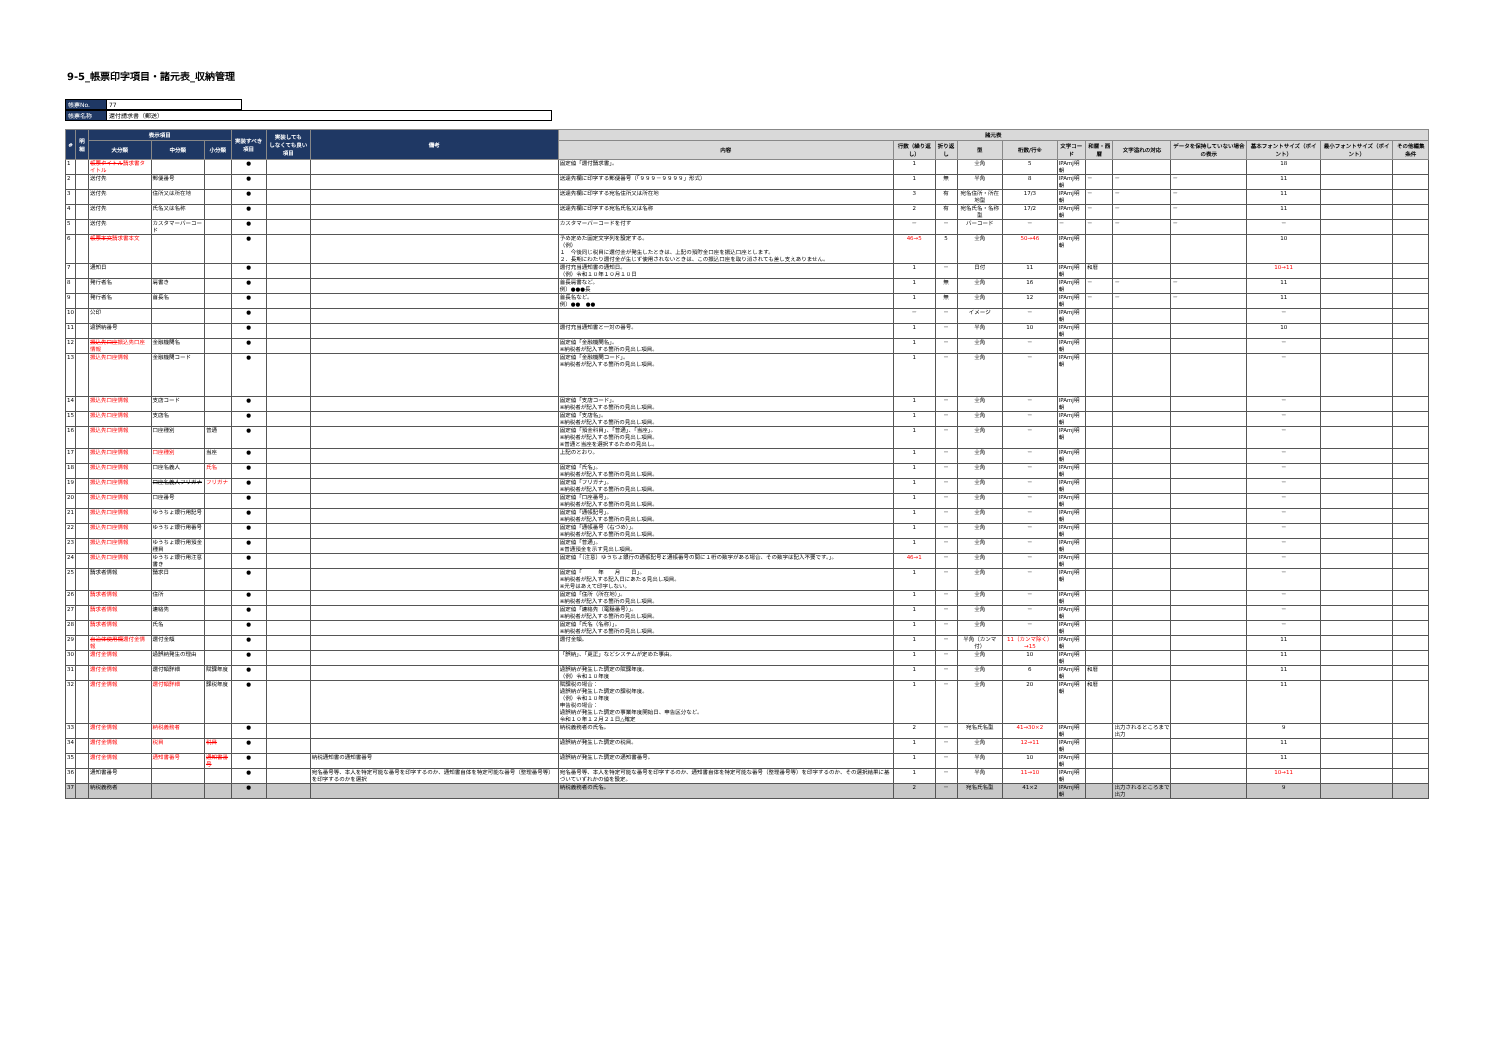9-5_帳票印字項目・諸元表_収納管理
| 帳票No. | 77 |
| 帳票名称 | 還付請求書（郵送） |
| # | 明細 | 表示項目 | | | 実装すべき項目 | 実装しても しなくても良い項目 | 備考 | 諸元表 | | | | | | | | | | | |
| --- | --- | --- | --- | --- | --- | --- | --- | --- | --- | --- | --- | --- | --- | --- | --- | --- | --- | --- | --- |
| | | 大分類 | 中分類 | 小分類 | | | | 内容 | 行数（繰り返し） | 折り返し | 型 | 桁数/行※ | 文字コード | 和暦・西暦 | 文字溢れの対応 | データを保持していない場合の表示 | 基本フォントサイズ（ポイント） | 最小フォントサイズ（ポイント） | その他編集条件 |
| 1 | | 帳票タイトル 請求書タイトル | | | ● | | | 固定値「還付請求書」。 | 1 | | 全角 | 5 | IPAmj明朝 | | | | 18 | | |
| 2 | | 送付先 | 郵便番号 | | ● | | | 送達先欄に印字する郵便番号（「９９９－９９９９」形式） | 1 | 無 | 半角 | 8 | IPAmj明朝 | － | － | － | 11 | | |
| 3 | | 送付先 | 住所又は所在地 | | ● | | | 送達先欄に印字する宛名住所又は所在地 | 3 | 有 | 宛名住所・所在地型 | 17/3 | IPAmj明朝 | － | － | － | 11 | | |
| 4 | | 送付先 | 氏名又は名称 | | ● | | | 送達先欄に印字する宛名氏名又は名称 | 2 | 有 | 宛名氏名・名称型 | 17/2 | IPAmj明朝 | － | － | － | 11 | | |
| 5 | | 送付先 | カスタマーバーコード | | ● | | | カスタマーバーコードを付す | － | － | バーコード | － | － | － | － | － | － | | |
| 6 | | 帳票本文 請求書本文 | | | ● | | | 予め定めた固定文字列を設定する。 （例） １ 今後同じ税目に還付金が発生したときは、上記の預貯金口座を振込口座とします。 ２．長期にわたり還付金が生じず使用されないときは、この振込口座を取り消されても差し支えありません。 | 46→5 | 5 | 全角 | 50→46 | IPAmj明朝 | | | | 10 | | |
| 7 | | 通知日 | | | ● | | | 還付充当通知書の通知日。 （例）令和１０年１０月１０日 | 1 | － | 日付 | 11 | IPAmj明朝 | 和暦 | | | 10→11 | | |
| 8 | | 発行者名 | 肩書き | | ● | | | 首長肩書など。 例）●●●長 | 1 | 無 | 全角 | 16 | IPAmj明朝 | － | － | － | 11 | | |
| 9 | | 発行者名 | 首長名 | | ● | | | 首長名など。 例）●● ●● | 1 | 無 | 全角 | 12 | IPAmj明朝 | － | － | － | 11 | | |
| 10 | | 公印 | | | ● | | | | － | － | イメージ | － | IPAmj明朝 | | | | － | | |
| 11 | | 過誤納番号 | | | ● | | | 還付充当通知書と一対の番号。 | 1 | － | 半角 | 10 | IPAmj明朝 | | | | 10 | | |
| 12 | | 振込先口座 振込先口座情報 | 金融機関名 | | ● | | | 固定値「金融機関名」。 ※納税者が記入する箇所の見出し項目。 | 1 | － | 全角 | － | IPAmj明朝 | | | | － | | |
| 13 | | 振込先口座情報 | 金融機関コード | | ● | | | 固定値「金融機関コード」。 ※納税者が記入する箇所の見出し項目。 | 1 | － | 全角 | － | IPAmj明朝 | | | | － | | |
| 14 | | 振込先口座情報 | 支店コード | | ● | | | 固定値「支店コード」。 ※納税者が記入する箇所の見出し項目。 | 1 | － | 全角 | － | IPAmj明朝 | | | | － | | |
| 15 | | 振込先口座情報 | 支店名 | | ● | | | 固定値「支店名」。 ※納税者が記入する箇所の見出し項目。 | 1 | － | 全角 | － | IPAmj明朝 | | | | － | | |
| 16 | | 振込先口座情報 | 口座種別 | 普通 | ● | | | 固定値「預金科目」、「普通」、「当座」。 ※納税者が記入する箇所の見出し項目。 ※普通と当座を選択するための見出し。 | 1 | － | 全角 | － | IPAmj明朝 | | | | － | | |
| 17 | | 振込先口座情報 | 口座種別 | 当座 | ● | | | 上記のとおり。 | 1 | － | 全角 | － | IPAmj明朝 | | | | － | | |
| 18 | | 振込先口座情報 | 口座名義人 | 氏名 | ● | | | 固定値「氏名」。 ※納税者が記入する箇所の見出し項目。 | 1 | － | 全角 | － | IPAmj明朝 | | | | － | | |
| 19 | | 振込先口座情報 | 口座名義人フリガナ | フリガナ | ● | | | 固定値「フリガナ」。 ※納税者が記入する箇所の見出し項目。 | 1 | － | 全角 | － | IPAmj明朝 | | | | － | | |
| 20 | | 振込先口座情報 | 口座番号 | | ● | | | 固定値「口座番号」。 ※納税者が記入する箇所の見出し項目。 | 1 | － | 全角 | － | IPAmj明朝 | | | | － | | |
| 21 | | 振込先口座情報 | ゆうちょ銀行用記号 | | ● | | | 固定値「通帳記号」。 ※納税者が記入する箇所の見出し項目。 | 1 | － | 全角 | － | IPAmj明朝 | | | | － | | |
| 22 | | 振込先口座情報 | ゆうちょ銀行用番号 | | ● | | | 固定値「通帳番号（右づめ）」。 ※納税者が記入する箇所の見出し項目。 | 1 | － | 全角 | － | IPAmj明朝 | | | | － | | |
| 23 | | 振込先口座情報 | ゆうちょ銀行用預金種目 | | ● | | | 固定値「普通」。 ※普通預金を示す見出し項目。 | 1 | － | 全角 | － | IPAmj明朝 | | | | － | | |
| 24 | | 振込先口座情報 | ゆうちょ銀行用注意書き | | ● | | | 固定値「（注意）ゆうちょ銀行の通帳記号と通帳番号の間に１桁の数字がある場合、その数字は記入不要です。」。 | 46→1 | － | 全角 | － | IPAmj明朝 | | | | － | | |
| 25 | | 請求者情報 | 請求日 | | ● | | | 固定値「 年 月 日」。 ※納税者が記入する記入日にあたる見出し項目。 ※元号はあえて印字しない。 | 1 | － | 全角 | － | IPAmj明朝 | | | | － | | |
| 26 | | 請求者情報 | 住所 | | ● | | | 固定値「住所（所在地）」。 ※納税者が記入する箇所の見出し項目。 | 1 | － | 全角 | － | IPAmj明朝 | | | | － | | |
| 27 | | 請求者情報 | 連絡先 | | ● | | | 固定値「連絡先（電話番号）」。 ※納税者が記入する箇所の見出し項目。 | 1 | － | 全角 | － | IPAmj明朝 | | | | － | | |
| 28 | | 請求者情報 | 氏名 | | ● | | | 固定値「氏名（名称）」。 ※納税者が記入する箇所の見出し項目。 | 1 | － | 全角 | － | IPAmj明朝 | | | | － | | |
| 29 | | 自治体使用欄 還付金情報 | 還付金額 | | ● | | | 還付金額。 | 1 | － | 半角（カンマ付） | 11（カンマ除く）→15 | IPAmj明朝 | | | | 11 | | |
| 30 | | 還付金情報 | 過誤納発生の理由 | | ● | | | 「誤納」、「更正」などシステムが定めた事由。 | 1 | － | 全角 | 10 | IPAmj明朝 | | | | 11 | | |
| 31 | | 還付金情報 | 還付額詳細 | 賦課年度 | ● | | | 過誤納が発生した調定の賦課年度。 （例）令和１０年度 | 1 | － | 全角 | 6 | IPAmj明朝 | 和暦 | | | 11 | | |
| 32 | | 還付金情報 | 還付額詳細 | 課税年度 | ● | | | 賦課税の場合： 過誤納が発生した調定の課税年度。 （例）令和１０年度 申告税の場合： 過誤納が発生した調定の事業年度開始日、申告区分など。 令和１０年１２月２１日△確定 | 1 | － | 全角 | 20 | IPAmj明朝 | 和暦 | | | 11 | | |
| 33 | | 還付金情報 | 納税義務者 | | ● | | | 納税義務者の氏名。 | 2 | － | 宛名氏名型 | 41→30×2 | IPAmj明朝 | | 出力されるところまで出力 | | 9 | | |
| 34 | | 還付金情報 | 税目 | 税目 | ● | | | 過誤納が発生した調定の税目。 | 1 | － | 全角 | 12→11 | IPAmj明朝 | | | | 11 | | |
| 35 | | 還付金情報 | 通知書番号 | 通知書番号 | ● | | 納税通知書の通知書番号 | 過誤納が発生した調定の通知書番号。 | 1 | － | 半角 | 10 | IPAmj明朝 | | | | 11 | | |
| 36 | | 通知書番号 | | | ● | | 宛名番号等、本人を特定可能な番号を印字するのか、通知書自体を特定可能な番号（整理番号等）を印字するのかを選択 | 宛名番号等、本人を特定可能な番号を印字するのか、通知書自体を特定可能な番号（整理番号等）を印字するのか、その選択結果に基づいていずれかの値を設定。 | 1 | － | 半角 | 11→10 | IPAmj明朝 | | | | 10→11 | | |
| 37 | | 納税義務者 | | | ● | | | 納税義務者の氏名。 | 2 | － | 宛名氏名型 | 41×2 | IPAmj明朝 | | 出力されるところまで出力 | | 9 | | |